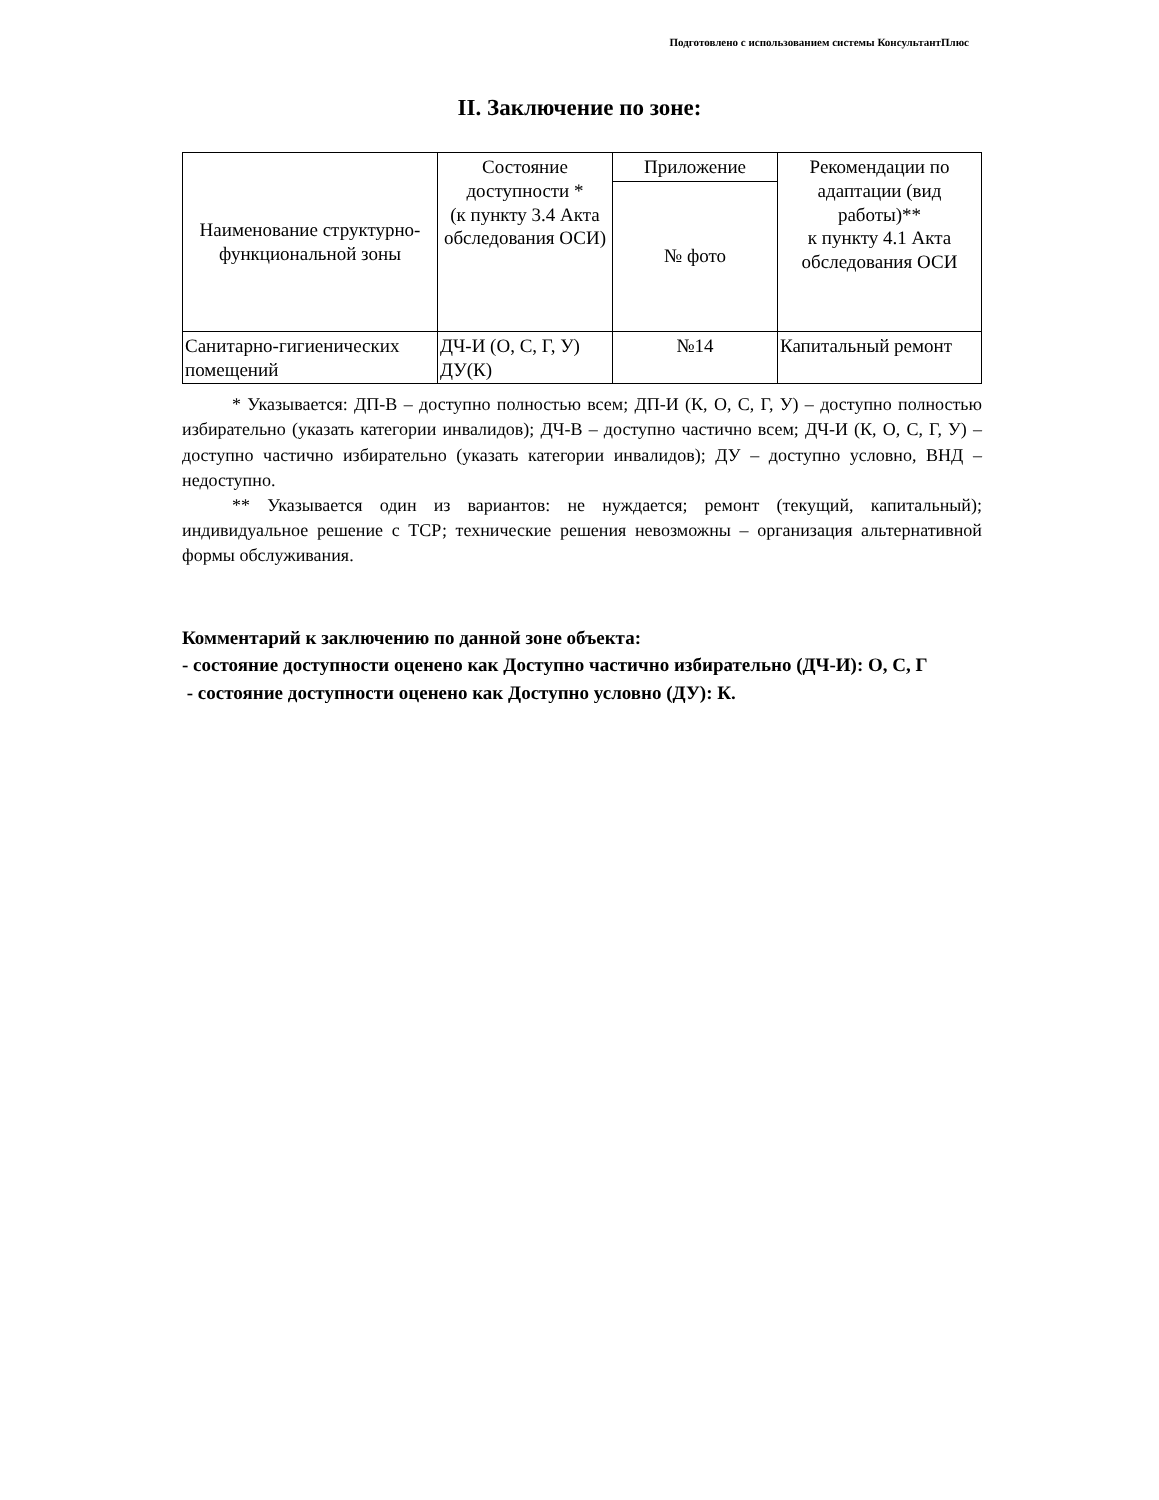Подготовлено с использованием системы КонсультантПлюс
II. Заключение по зоне:
| Наименование структурно-функциональной зоны | Состояние доступности * (к пункту 3.4 Акта обследования ОСИ) | Приложение | Рекомендации по адаптации (вид работы)** к пункту 4.1 Акта обследования ОСИ |
| --- | --- | --- | --- |
| | | № фото | |
| Санитарно-гигиенических помещений | ДЧ-И (О, С, Г, У) ДУ(К) | №14 | Капитальный ремонт |
* Указывается: ДП-В – доступно полностью всем; ДП-И (К, О, С, Г, У) – доступно полностью избирательно (указать категории инвалидов); ДЧ-В – доступно частично всем; ДЧ-И (К, О, С, Г, У) – доступно частично избирательно (указать категории инвалидов); ДУ – доступно условно, ВНД – недоступно.
** Указывается один из вариантов: не нуждается; ремонт (текущий, капитальный); индивидуальное решение с ТСР; технические решения невозможны – организация альтернативной формы обслуживания.
Комментарий к заключению по данной зоне объекта:
- состояние доступности оценено как Доступно частично избирательно (ДЧ-И): О, С, Г
- состояние доступности оценено как Доступно условно (ДУ): К.